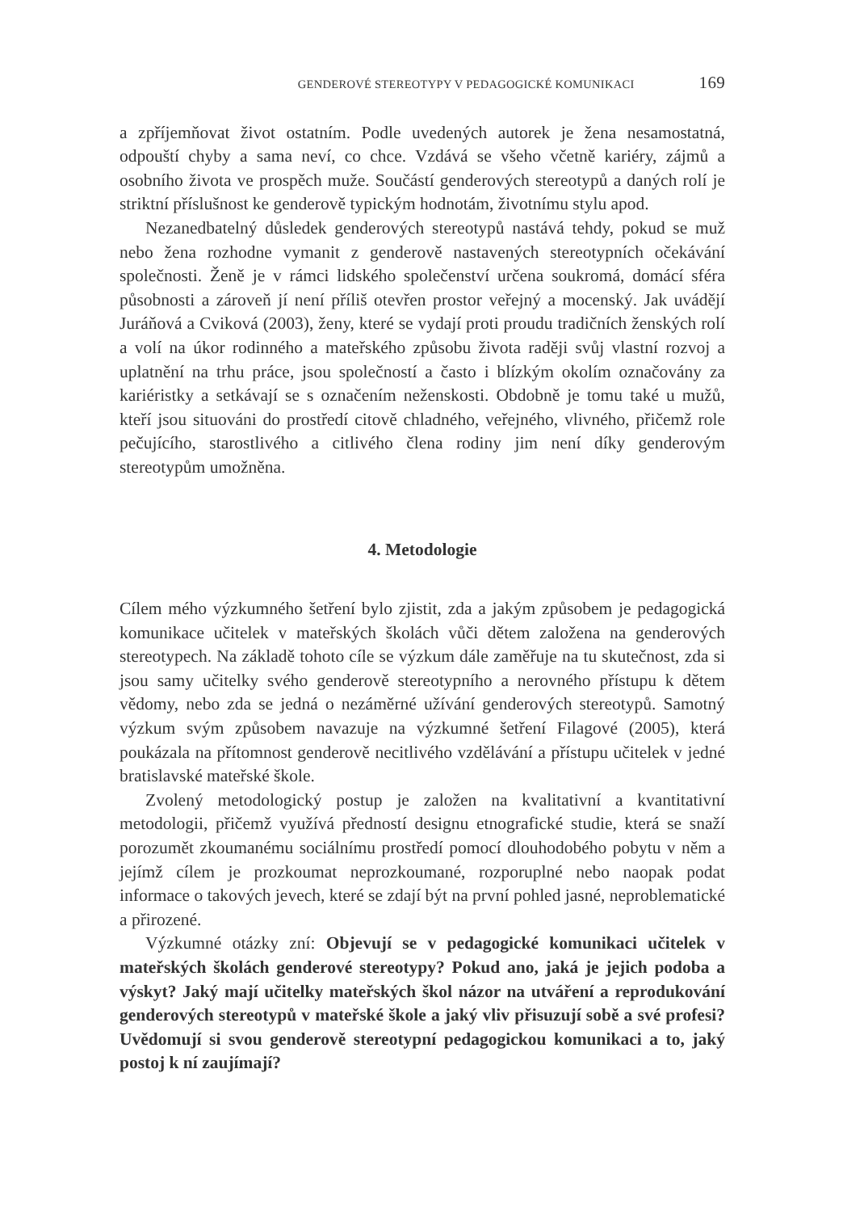GENDEROVÉ STEREOTYPY V PEDAGOGICKÉ KOMUNIKACI 169
a zpříjemňovat život ostatním. Podle uvedených autorek je žena nesamostatná, odpouští chyby a sama neví, co chce. Vzdává se všeho včetně kariéry, zájmů a osobního života ve prospěch muže. Součástí genderových stereotypů a daných rolí je striktní příslušnost ke genderově typickým hodnotám, životnímu stylu apod.
Nezanedbatelný důsledek genderových stereotypů nastává tehdy, pokud se muž nebo žena rozhodne vymanit z genderově nastavených stereotypních očekávání společnosti. Ženě je v rámci lidského společenství určena soukromá, domácí sféra působnosti a zároveň jí není příliš otevřen prostor veřejný a mocenský. Jak uvádějí Juráňová a Cviková (2003), ženy, které se vydají proti proudu tradičních ženských rolí a volí na úkor rodinného a mateřského způsobu života raději svůj vlastní rozvoj a uplatnění na trhu práce, jsou společností a často i blízkým okolím označovány za kariéristky a setkávají se s označením neženskosti. Obdobně je tomu také u mužů, kteří jsou situováni do prostředí citově chladného, veřejného, vlivného, přičemž role pečujícího, starostlivého a citlivého člena rodiny jim není díky genderovým stereotypům umožněna.
4. Metodologie
Cílem mého výzkumného šetření bylo zjistit, zda a jakým způsobem je pedagogická komunikace učitelek v mateřských školách vůči dětem založena na genderových stereotypech. Na základě tohoto cíle se výzkum dále zaměřuje na tu skutečnost, zda si jsou samy učitelky svého genderově stereotypního a nerovného přístupu k dětem vědomy, nebo zda se jedná o nezáměrné užívání genderových stereotypů. Samotný výzkum svým způsobem navazuje na výzkumné šetření Filagové (2005), která poukázala na přítomnost genderově necitlivého vzdělávání a přístupu učitelek v jedné bratislavské mateřské škole.
Zvolený metodologický postup je založen na kvalitativní a kvantitativní metodologii, přičemž využívá předností designu etnografické studie, která se snaží porozumět zkoumanému sociálnímu prostředí pomocí dlouhodobého pobytu v něm a jejímž cílem je prozkoumat neprozkoumané, rozporuplné nebo naopak podat informace o takových jevech, které se zdají být na první pohled jasné, neproblematické a přirozené.
Výzkumné otázky zní: Objevují se v pedagogické komunikaci učitelek v mateřských školách genderové stereotypy? Pokud ano, jaká je jejich podoba a výskyt? Jaký mají učitelky mateřských škol názor na utváření a reprodukování genderových stereotypů v mateřské škole a jaký vliv přisuzují sobě a své profesi? Uvědomují si svou genderově stereotypní pedagogickou komunikaci a to, jaký postoj k ní zaujímají?